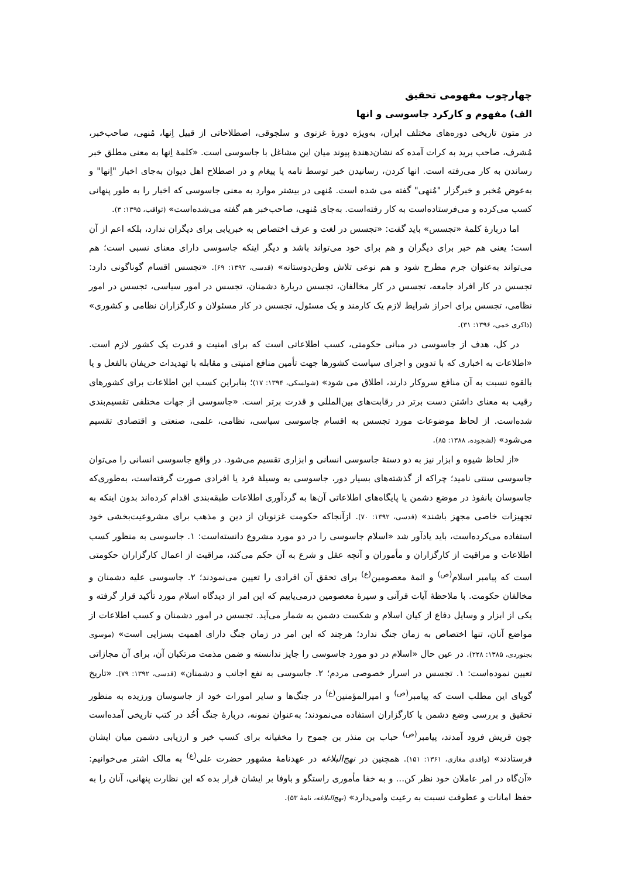چهارچوب مفهومی تحقیق
الف) مفهوم و کارکرد جاسوسی و انها
در متون تاریخی دوره‌های مختلف ایران، به‌ویژه دورهٔ غزنوی و سلجوقی، اصطلاحاتی از قبیل اِنها، مُنهی، صاحب‌خبر، مُشرف، صاحب برید به کرات آمده که نشان‌دهندهٔ پیوند میان این مشاغل با جاسوسی است. «کلمهٔ اِنها به معنی مطلق خبر رساندن به کار می‌رفته است. انها کردن، رسانیدن خبر توسط نامه یا پیغام و در اصطلاح اهل دیوان به‌جای اخبار "اِنها" و به‌عوض مُخبر و خبرگزار "مُنهی" گفته می شده است. مُنهی در بیشتر موارد به معنی جاسوسی که اخبار را به طور پنهانی کسب می‌کرده و می‌فرستاده‌است به کار رفته‌است. به‌جای مُنهی، صاحب‌خبر هم گفته می‌شده‌است» (ثواقب، ۱۳۹۵: ۳).
اما دربارهٔ کلمهٔ «تجسس» باید گفت: «تجسس در لغت و عرف اختصاص به خبریابی برای دیگران ندارد، بلکه اعم از آن است؛ یعنی هم خبر برای دیگران و هم برای خود می‌تواند باشد و دیگر اینکه جاسوسی دارای معنای نسبی است؛ هم می‌تواند به‌عنوان جرم مطرح شود و هم نوعی تلاش وطن‌دوستانه» (قدسی، ۱۳۹۲: ۶۹). «تجسس اقسام گوناگونی دارد: تجسس در کار افراد جامعه، تجسس در کار مخالفان، تجسس دربارهٔ دشمنان، تجسس در امور سیاسی، تجسس در امور نظامی، تجسس برای احراز شرایط لازم یک کارمند و یک مسئول، تجسس در کار مسئولان و کارگزاران نظامی و کشوری» (ذاکری خمی، ۱۳۹۶: ۳۱).
در کل، هدف از جاسوسی در مبانی حکومتی، کسب اطلاعاتی است که برای امنیت و قدرت یک کشور لازم است. «اطلاعات به اخباری که با تدوین و اجرای سیاست کشورها جهت تأمین منافع امنیتی و مقابله با تهدیدات حریفان بالفعل و یا بالقوه نسبت به آن منافع سروکار دارند، اطلاق می شود» (شولسکی، ۱۳۹۴: ۱۷)؛ بنابراین کسب این اطلاعات برای کشورهای رقیب به معنای داشتن دست برتر در رقابت‌های بین‌المللی و قدرت برتر است. «جاسوسی از جهات مختلفی تقسیم‌بندی شده‌است. از لحاظ موضوعات مورد تجسس به اقسام جاسوسی سیاسی، نظامی، علمی، صنعتی و اقتصادی تقسیم می‌شود» (لشجوده، ۱۳۸۸: ۸۵).
«از لحاظ شیوه و ابزار نیز به دو دستهٔ جاسوسی انسانی و ابزاری تقسیم می‌شود. در واقع جاسوسی انسانی را می‌توان جاسوسی سنتی نامید؛ چراکه از گذشته‌های بسیار دور، جاسوسی به وسیلهٔ فرد یا افرادی صورت گرفته‌است، به‌طوری‌که جاسوسان بانفوذ در موضع دشمن یا پایگاه‌های اطلاعاتی آن‌ها به گردآوری اطلاعات طبقه‌بندی اقدام کرده‌اند بدون اینکه به تجهیزات خاصی مجهز باشند» (قدسی، ۱۳۹۲: ۷۰). ازآنجاکه حکومت غزنویان از دین و مذهب برای مشروعیت‌بخشی خود استفاده می‌کرده‌است، باید یادآور شد «اسلام جاسوسی را در دو مورد مشروع دانسته‌است: ۱. جاسوسی به منظور کسب اطلاعات و مراقبت از کارگزاران و مأموران و آنچه عقل و شرع به آن حکم می‌کند، مراقبت از اعمال کارگزاران حکومتی است که پیامبر اسلام<sup>(ص)</sup> و ائمهٔ معصومین<sup>(ع)</sup> برای تحقق آن افرادی را تعیین می‌نمودند؛ ۲. جاسوسی علیه دشمنان و مخالفان حکومت. با ملاحظهٔ آیات قرآنی و سیرهٔ معصومین درمی‌یابیم که این امر از دیدگاه اسلام مورد تأکید قرار گرفته و یکی از ابزار و وسایل دفاع از کیان اسلام و شکست دشمن به شمار می‌آید. تجسس در امور دشمنان و کسب اطلاعات از مواضع آنان، تنها اختصاص به زمان جنگ ندارد؛ هرچند که این امر در زمان جنگ دارای اهمیت بسزایی است» (موسوی بجنوردی، ۱۳۸۵: ۲۲۸). در عین حال «اسلام در دو مورد جاسوسی را جایز ندانسته و ضمن مذمت مرتکبان آن، برای آن مجازاتی تعیین نموده‌است: ۱. تجسس در اسرار خصوصی مردم؛ ۲. جاسوسی به نفع اجانب و دشمنان» (قدسی، ۱۳۹۲: ۷۹). «تاریخ گویای این مطلب است که پیامبر<sup>(ص)</sup> و امیرالمؤمنین<sup>(ع)</sup> در جنگ‌ها و سایر امورات خود از جاسوسان ورزیده به منظور تحقیق و بررسی وضع دشمن یا کارگزاران استفاده می‌نمودند؛ به‌عنوان نمونه، دربارهٔ جنگ اُحُد در کتب تاریخی آمده‌است چون قریش فرود آمدند، پیامبر<sup>(ص)</sup> حباب بن منذر بن جموح را مخفیانه برای کسب خبر و ارزیابی دشمن میان ایشان فرستادند» (واقدی مغازی، ۱۳۶۱: ۱۵۱). همچنین در نهج‌البلاغه در عهدنامهٔ مشهور حضرت علی<sup>(ع)</sup> به مالک اشتر می‌خوانیم: «آن‌گاه در امر عاملان خود نظر کن... و به خفا مأموری راستگو و باوفا بر ایشان قرار بده که این نظارت پنهانی، آنان را به حفظ امانات و عطوفت نسبت به رعیت وامی‌دارد» (نهج‌البلاغه، نامهٔ ۵۳).